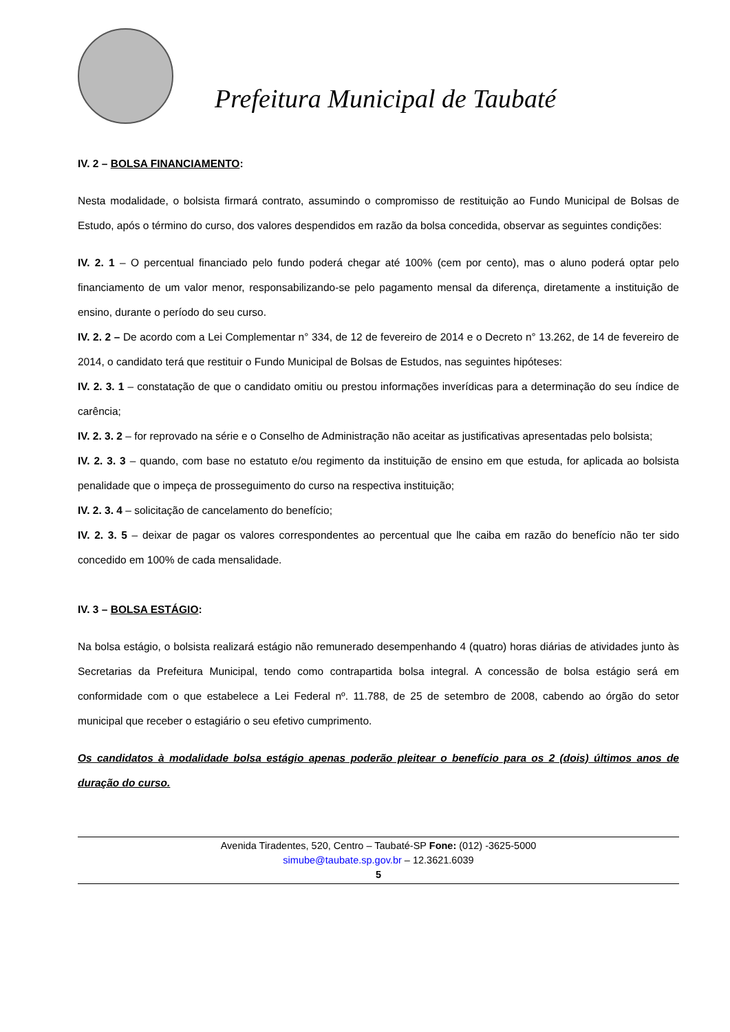Prefeitura Municipal de Taubaté
IV. 2 – BOLSA FINANCIAMENTO:
Nesta modalidade, o bolsista firmará contrato, assumindo o compromisso de restituição ao Fundo Municipal de Bolsas de Estudo, após o término do curso, dos valores despendidos em razão da bolsa concedida, observar as seguintes condições:
IV. 2. 1 – O percentual financiado pelo fundo poderá chegar até 100% (cem por cento), mas o aluno poderá optar pelo financiamento de um valor menor, responsabilizando-se pelo pagamento mensal da diferença, diretamente a instituição de ensino, durante o período do seu curso.
IV. 2. 2 – De acordo com a Lei Complementar n° 334, de 12 de fevereiro de 2014 e o Decreto n° 13.262, de 14 de fevereiro de 2014, o candidato terá que restituir o Fundo Municipal de Bolsas de Estudos, nas seguintes hipóteses:
IV. 2. 3. 1 – constatação de que o candidato omitiu ou prestou informações inverídicas para a determinação do seu índice de carência;
IV. 2. 3. 2 – for reprovado na série e o Conselho de Administração não aceitar as justificativas apresentadas pelo bolsista;
IV. 2. 3. 3 – quando, com base no estatuto e/ou regimento da instituição de ensino em que estuda, for aplicada ao bolsista penalidade que o impeça de prosseguimento do curso na respectiva instituição;
IV. 2. 3. 4 – solicitação de cancelamento do benefício;
IV. 2. 3. 5 – deixar de pagar os valores correspondentes ao percentual que lhe caiba em razão do benefício não ter sido concedido em 100% de cada mensalidade.
IV. 3 – BOLSA ESTÁGIO:
Na bolsa estágio, o bolsista realizará estágio não remunerado desempenhando 4 (quatro) horas diárias de atividades junto às Secretarias da Prefeitura Municipal, tendo como contrapartida bolsa integral. A concessão de bolsa estágio será em conformidade com o que estabelece a Lei Federal nº. 11.788, de 25 de setembro de 2008, cabendo ao órgão do setor municipal que receber o estagiário o seu efetivo cumprimento.
Os candidatos à modalidade bolsa estágio apenas poderão pleitear o benefício para os 2 (dois) últimos anos de duração do curso.
Avenida Tiradentes, 520, Centro – Taubaté-SP Fone: (012) -3625-5000
simube@taubate.sp.gov.br – 12.3621.6039
5